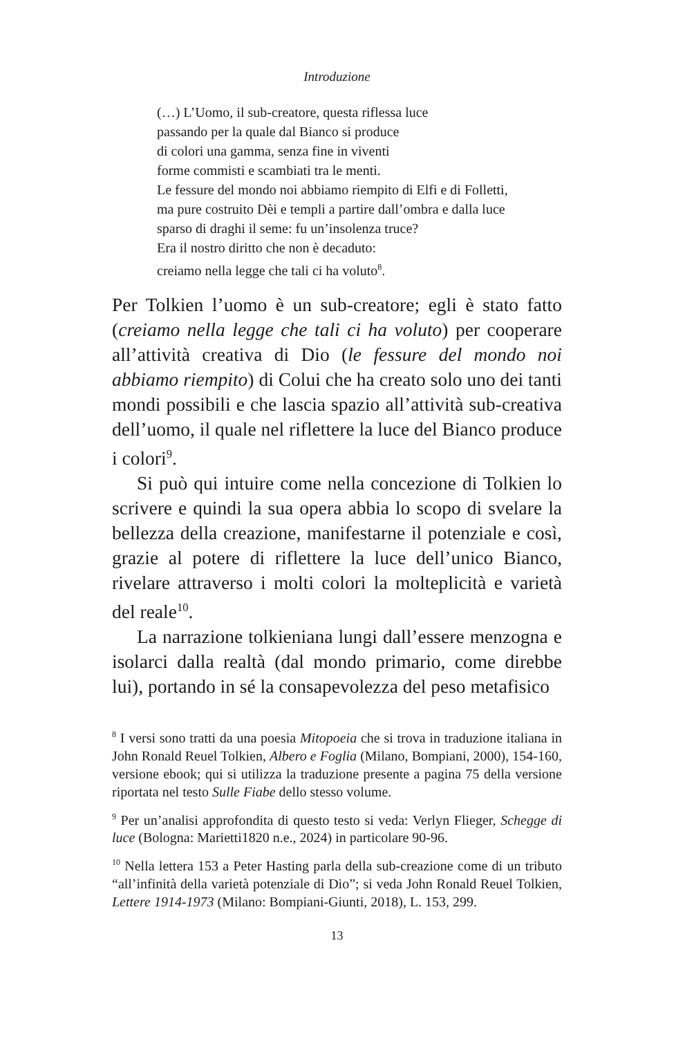Introduzione
(…) L’Uomo, il sub-creatore, questa riflessa luce
passando per la quale dal Bianco si produce
di colori una gamma, senza fine in viventi
forme commisti e scambiati tra le menti.
Le fessure del mondo noi abbiamo riempito di Elfi e di Folletti,
ma pure costruito Dèi e templi a partire dall’ombra e dalla luce
sparso di draghi il seme: fu un’insolenza truce?
Era il nostro diritto che non è decaduto:
creiamo nella legge che tali ci ha voluto<sup>8</sup>.
Per Tolkien l’uomo è un sub-creatore; egli è stato fatto (creiamo nella legge che tali ci ha voluto) per cooperare all’attività creativa di Dio (le fessure del mondo noi abbiamo riempito) di Colui che ha creato solo uno dei tanti mondi possibili e che lascia spazio all’attività sub-creativa dell’uomo, il quale nel riflettere la luce del Bianco produce i colori<sup>9</sup>.
Si può qui intuire come nella concezione di Tolkien lo scrivere e quindi la sua opera abbia lo scopo di svelare la bellezza della creazione, manifestarne il potenziale e così, grazie al potere di riflettere la luce dell’unico Bianco, rivelare attraverso i molti colori la molteplicità e varietà del reale<sup>10</sup>.
La narrazione tolkieniana lungi dall’essere menzogna e isolarci dalla realtà (dal mondo primario, come direbbe lui), portando in sé la consapevolezza del peso metafisico
<sup>8</sup> I versi sono tratti da una poesia Mitopoeia che si trova in traduzione italiana in John Ronald Reuel Tolkien, Albero e Foglia (Milano, Bompiani, 2000), 154-160, versione ebook; qui si utilizza la traduzione presente a pagina 75 della versione riportata nel testo Sulle Fiabe dello stesso volume.
<sup>9</sup> Per un’analisi approfondita di questo testo si veda: Verlyn Flieger, Schegge di luce (Bologna: Marietti1820 n.e., 2024) in particolare 90-96.
<sup>10</sup> Nella lettera 153 a Peter Hasting parla della sub-creazione come di un tributo “all’infinità della varietà potenziale di Dio”; si veda John Ronald Reuel Tolkien, Lettere 1914-1973 (Milano: Bompiani-Giunti, 2018), L. 153, 299.
13